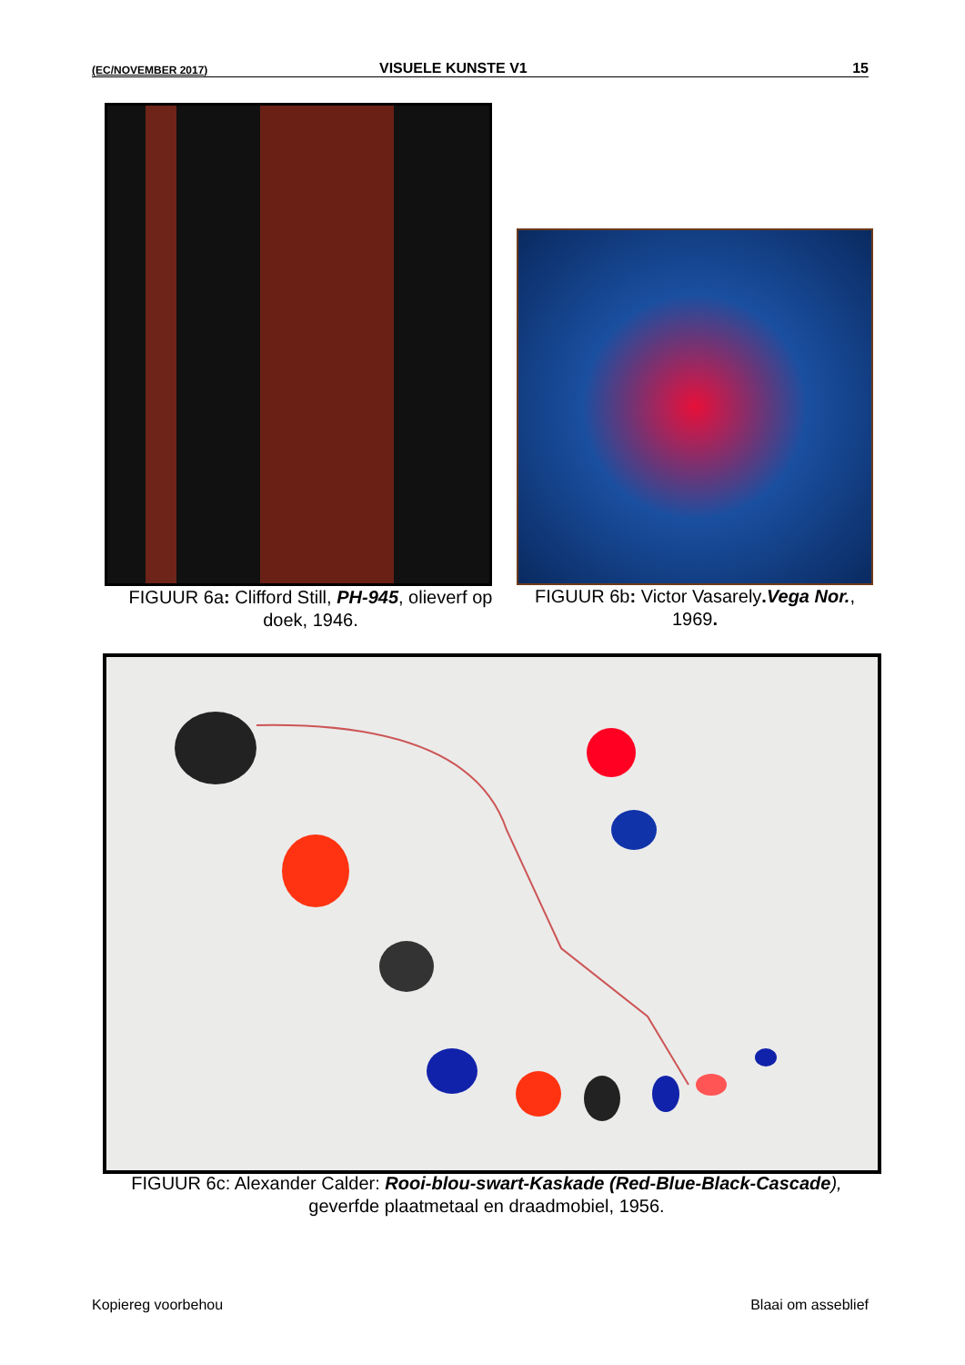(EC/NOVEMBER 2017) VISUELE KUNSTE V1 15
FIGUUR 6a: Clifford Still, PH-945, olieverf op doek, 1946.
FIGUUR 6b: Victor Vasarely. Vega Nor., 1969.
FIGUUR 6c: Alexander Calder: Rooi-blou-swart-Kaskade (Red-Blue-Black-Cascade), geverfde plaatmetaal en draadmobiel, 1956.
Kopiereg voorbehou Blaai om asseblief